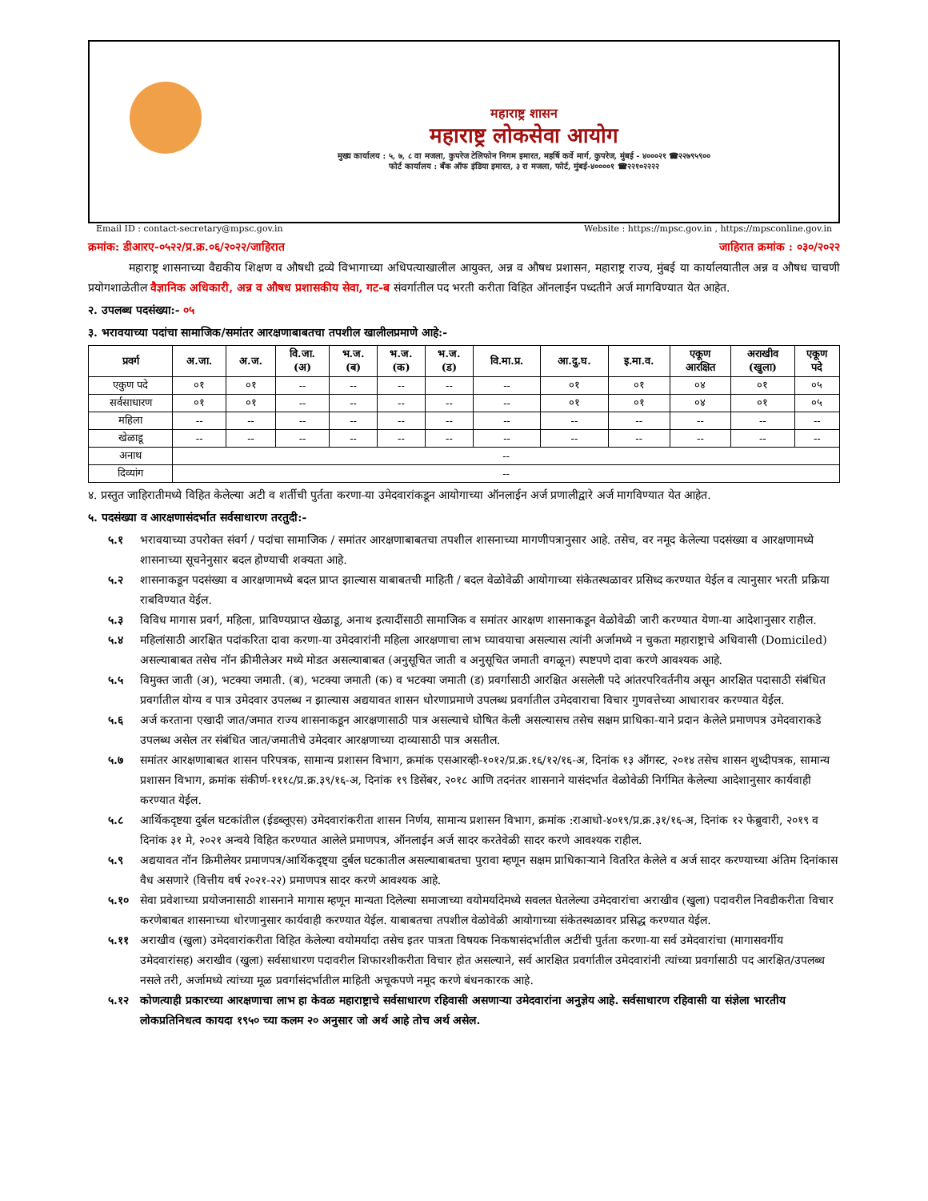महाराष्ट्र शासन
महाराष्ट्र लोकसेवा आयोग
मुख्य कार्यालय : ५, ७, ८ वा मजला, कुपरेज टेलिफोन निगम इमारत, महर्षि कर्वे मार्ग, कुपरेज, मुंबई - ४०००२१ ☎२२७९५९००
फोर्ट कार्यालय : बँक ऑफ इंडिया इमारत, ३ रा मजला, फोर्ट, मुंबई-४००००१ ☎२२१०२२२२
Email ID : contact-secretary@mpsc.gov.in Website : https://mpsc.gov.in , https://mpsconline.gov.in
क्रमांक: डीआरए-०५२२/प्र.क्र.०६/२०२२/जाहिरात जाहिरात क्रमांक : ०३०/२०२२
महाराष्ट्र शासनाच्या वैद्यकीय शिक्षण व औषधी द्रव्ये विभागाच्या अधिपत्याखालील आयुक्त, अन्न व औषध प्रशासन, महाराष्ट्र राज्य, मुंबई या कार्यालयातील अन्न व औषध चाचणी प्रयोगशाळेतील वैज्ञानिक अधिकारी, अन्न व औषध प्रशासकीय सेवा, गट-ब संवर्गातील पद भरती करीता विहित ऑनलाईन पध्दतीने अर्ज मागविण्यात येत आहेत.
२. उपलब्ध पदसंख्या:- ०५
३. भरावयाच्या पदांचा सामाजिक/समांतर आरक्षणाबाबतचा तपशील खालीलप्रमाणे आहे:-
| प्रवर्ग | अ.जा. | अ.ज. | वि.जा. (अ) | भ.ज. (ब) | भ.ज. (क) | भ.ज. (ड) | वि.मा.प्र. | आ.दु.घ. | इ.मा.व. | एकूण आरक्षित | अराखीव (खुला) | एकूण पदे |
| --- | --- | --- | --- | --- | --- | --- | --- | --- | --- | --- | --- | --- |
| एकुण पदे | ०१ | ०१ | -- | -- | -- | -- | -- | ०१ | ०१ | ०४ | ०१ | ०५ |
| सर्वसाधारण | ०१ | ०१ | -- | -- | -- | -- | -- | ०१ | ०१ | ०४ | ०१ | ०५ |
| महिला | -- | -- | -- | -- | -- | -- | -- | -- | -- | -- | -- | -- |
| खेळाडू | -- | -- | -- | -- | -- | -- | -- | -- | -- | -- | -- | -- |
| अनाथ | -- | | | | | | | | | | | |
| दिव्यांग | -- | | | | | | | | | | | |
४. प्रस्तुत जाहिरातीमध्ये विहित केलेल्या अटी व शर्तीची पुर्तता करणा-या उमेदवारांकडून आयोगाच्या ऑनलाईन अर्ज प्रणालीद्वारे अर्ज मागविण्यात येत आहेत.
५. पदसंख्या व आरक्षणासंदर्भात सर्वसाधारण तरतुदी:-
५.१ भरावयाच्या उपरोक्त संवर्ग / पदांचा सामाजिक / समांतर आरक्षणाबाबतचा तपशील शासनाच्या मागणीपत्रानुसार आहे. तसेच, वर नमूद केलेल्या पदसंख्या व आरक्षणामध्ये शासनाच्या सूचनेनुसार बदल होण्याची शक्यता आहे.
५.२ शासनाकडून पदसंख्या व आरक्षणामध्ये बदल प्राप्त झाल्यास याबाबतची माहिती / बदल वेळोवेळी आयोगाच्या संकेतस्थळावर प्रसिध्द करण्यात येईल व त्यानुसार भरती प्रक्रिया राबविण्यात येईल.
५.३ विविध मागास प्रवर्ग, महिला, प्राविण्यप्राप्त खेळाडू, अनाथ इत्यादींसाठी सामाजिक व समांतर आरक्षण शासनाकडून वेळोवेळी जारी करण्यात येणा-या आदेशानुसार राहील.
५.४ महिलांसाठी आरक्षित पदांकरिता दावा करणा-या उमेदवारांनी महिला आरक्षणाचा लाभ घ्यावयाचा असल्यास त्यांनी अर्जामध्ये न चुकता महाराष्ट्राचे अधिवासी (Domiciled) असल्याबाबत तसेच नॉन क्रीमीलेअर मध्ये मोडत असल्याबाबत (अनुसूचित जाती व अनुसूचित जमाती वगळून) स्पष्टपणे दावा करणे आवश्यक आहे.
५.५ विमुक्त जाती (अ), भटक्या जमाती. (ब), भटक्या जमाती (क) व भटक्या जमाती (ड) प्रवर्गासाठी आरक्षित असलेली पदे आंतरपरिवर्तनीय असून आरक्षित पदासाठी संबंधित प्रवर्गातील योग्य व पात्र उमेदवार उपलब्ध न झाल्यास अद्ययावत शासन धोरणाप्रमाणे उपलब्ध प्रवर्गातील उमेदवाराचा विचार गुणवत्तेच्या आधारावर करण्यात येईल.
५.६ अर्ज करताना एखादी जात/जमात राज्य शासनाकडून आरक्षणासाठी पात्र असल्याचे घोषित केली असल्यासच तसेच सक्षम प्राधिका-याने प्रदान केलेले प्रमाणपत्र उमेदवाराकडे उपलब्ध असेल तर संबंधित जात/जमातीचे उमेदवार आरक्षणाच्या दाव्यासाठी पात्र असतील.
५.७ समांतर आरक्षणाबाबत शासन परिपत्रक, सामान्य प्रशासन विभाग, क्रमांक एसआरव्ही-१०१२/प्र.क्र.१६/१२/१६-अ, दिनांक १३ ऑगस्ट, २०१४ तसेच शासन शुध्दीपत्रक, सामान्य प्रशासन विभाग, क्रमांक संकीर्ण-१११८/प्र.क्र.३९/१६-अ, दिनांक १९ डिसेंबर, २०१८ आणि तदनंतर शासनाने यासंदर्भात वेळोवेळी निर्गमित केलेल्या आदेशानुसार कार्यवाही करण्यात येईल.
५.८ आर्थिकदृष्टया दुर्बल घटकांतील (ईडब्लूएस) उमेदवारांकरीता शासन निर्णय, सामान्य प्रशासन विभाग, क्रमांक :राआधो-४०१९/प्र.क्र.३१/१६-अ, दिनांक १२ फेब्रुवारी, २०१९ व दिनांक ३१ मे, २०२१ अन्वये विहित करण्यात आलेले प्रमाणपत्र, ऑनलाईन अर्ज सादर करतेवेळी सादर करणे आवश्यक राहील.
५.९ अद्ययावत नॉन क्रिमीलेयर प्रमाणपत्र/आर्थिकदृष्ट्या दुर्बल घटकातील असल्याबाबतचा पुरावा म्हणून सक्षम प्राधिकाऱ्याने वितरित केलेले व अर्ज सादर करण्याच्या अंतिम दिनांकास वैध असणारे (वित्तीय वर्ष २०२१-२२) प्रमाणपत्र सादर करणे आवश्यक आहे.
५.१० सेवा प्रवेशाच्या प्रयोजनासाठी शासनाने मागास म्हणून मान्यता दिलेल्या समाजाच्या वयोमर्यादेमध्ये सवलत घेतलेल्या उमेदवारांचा अराखीव (खुला) पदावरील निवडीकरीता विचार करणेबाबत शासनाच्या धोरणानुसार कार्यवाही करण्यात येईल. याबाबतचा तपशील वेळोवेळी आयोगाच्या संकेतस्थळावर प्रसिद्ध करण्यात येईल.
५.११ अराखीव (खुला) उमेदवारांकरीता विहित केलेल्या वयोमर्यादा तसेच इतर पात्रता विषयक निकषासंदर्भातील अटींची पुर्तता करणा-या सर्व उमेदवारांचा (मागासवर्गीय उमेदवारांसह) अराखीव (खुला) सर्वसाधारण पदावरील शिफारशीकरीता विचार होत असल्याने, सर्व आरक्षित प्रवर्गातील उमेदवारांनी त्यांच्या प्रवर्गासाठी पद आरक्षित/उपलब्ध नसले तरी, अर्जामध्ये त्यांच्या मूळ प्रवर्गासंदर्भातील माहिती अचूकपणे नमूद करणे बंधनकारक आहे.
५.१२ कोणत्याही प्रकारच्या आरक्षणाचा लाभ हा केवळ महाराष्ट्राचे सर्वसाधारण रहिवासी असणाऱ्या उमेदवारांना अनुज्ञेय आहे. सर्वसाधारण रहिवासी या संज्ञेला भारतीय लोकप्रतिनिधत्व कायदा १९५० च्या कलम २० अनुसार जो अर्थ आहे तोच अर्थ असेल.